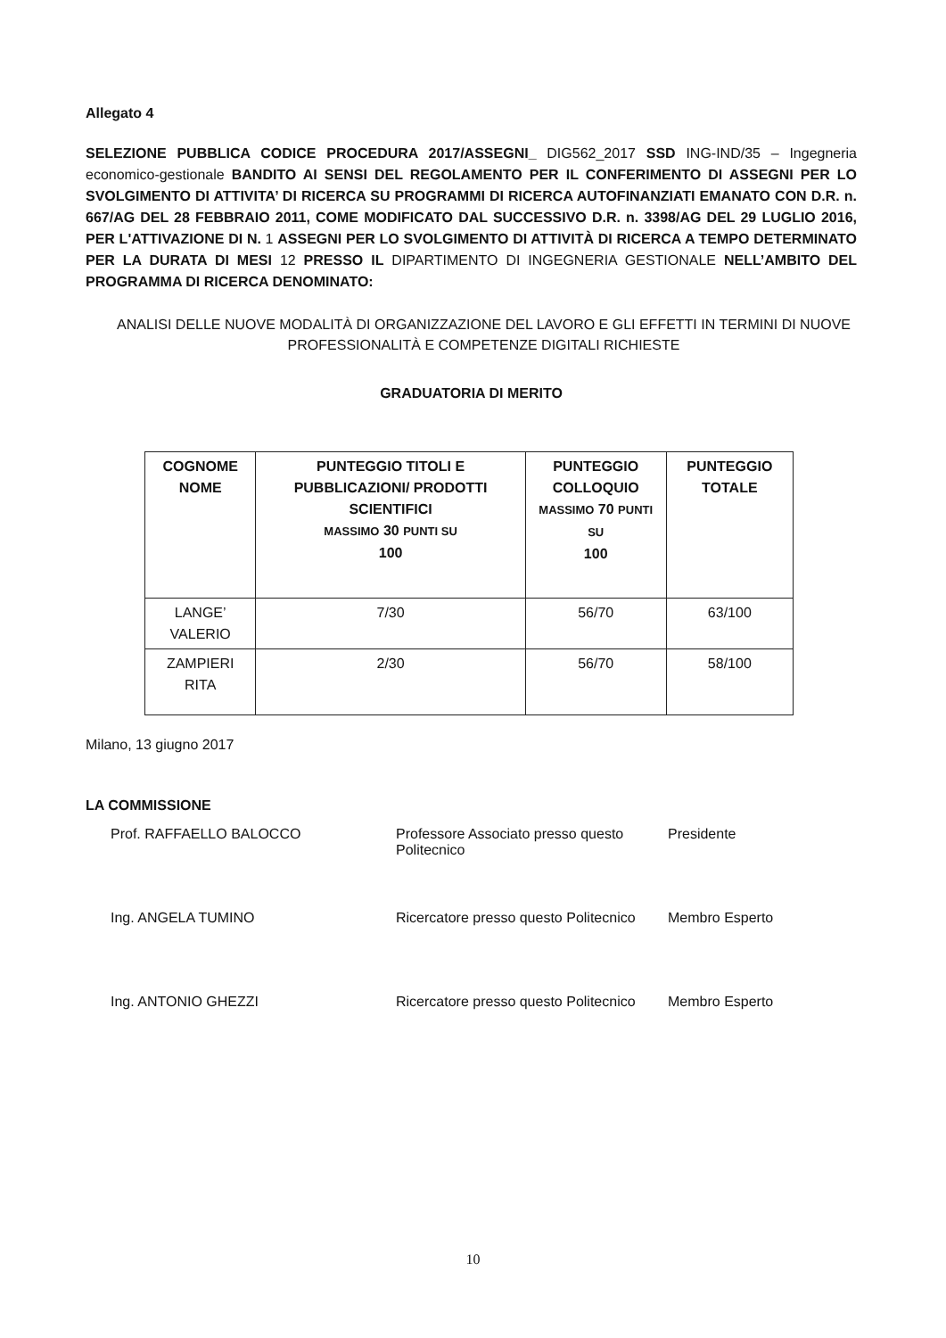Allegato 4
SELEZIONE PUBBLICA CODICE PROCEDURA 2017/ASSEGNI_ DIG562_2017 SSD ING-IND/35 – Ingegneria economico-gestionale BANDITO AI SENSI DEL REGOLAMENTO PER IL CONFERIMENTO DI ASSEGNI PER LO SVOLGIMENTO DI ATTIVITA’ DI RICERCA SU PROGRAMMI DI RICERCA AUTOFINANZIATI EMANATO CON D.R. n. 667/AG DEL 28 FEBBRAIO 2011, COME MODIFICATO DAL SUCCESSIVO D.R. n. 3398/AG DEL 29 LUGLIO 2016, PER L'ATTIVAZIONE DI N. 1 ASSEGNI PER LO SVOLGIMENTO DI ATTIVITÀ DI RICERCA A TEMPO DETERMINATO PER LA DURATA DI MESI 12 PRESSO IL DIPARTIMENTO DI INGEGNERIA GESTIONALE NELL’AMBITO DEL PROGRAMMA DI RICERCA DENOMINATO:
ANALISI DELLE NUOVE MODALITÀ DI ORGANIZZAZIONE DEL LAVORO E GLI EFFETTI IN TERMINI DI NUOVE PROFESSIONALITÀ E COMPETENZE DIGITALI RICHIESTE
GRADUATORIA DI MERITO
| COGNOME NOME | PUNTEGGIO TITOLI E PUBBLICAZIONI/ PRODOTTI SCIENTIFICI MASSIMO 30 PUNTI SU 100 | PUNTEGGIO COLLOQUIO MASSIMO 70 PUNTI SU 100 | PUNTEGGIO TOTALE |
| --- | --- | --- | --- |
| LANGE’ VALERIO | 7/30 | 56/70 | 63/100 |
| ZAMPIERI RITA | 2/30 | 56/70 | 58/100 |
Milano, 13 giugno 2017
LA COMMISSIONE
Prof. RAFFAELLO BALOCCO
Professore Associato presso questo Politecnico
Presidente
Ing. ANGELA TUMINO
Ricercatore presso questo Politecnico
Membro Esperto
Ing. ANTONIO GHEZZI
Ricercatore presso questo Politecnico
Membro Esperto
10